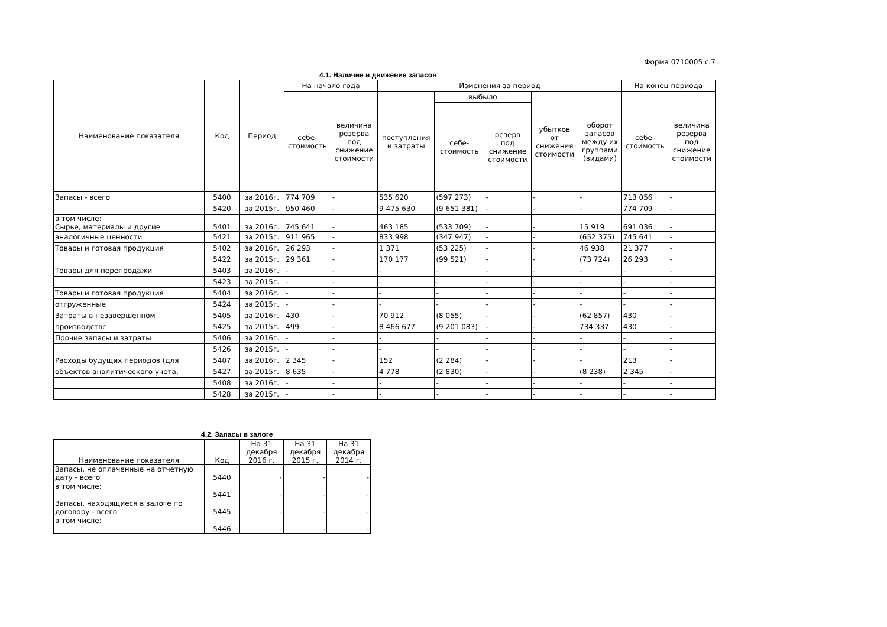Форма 0710005 с.7
4.1. Наличие и движение запасов
| Наименование показателя | Код | Период | На начало года | | Изменения за период | | | | | На конец периода | |
| --- | --- | --- | --- | --- | --- | --- | --- | --- | --- | --- | --- |
| | | | себе- стоимость | величина резерва под снижение стоимости | поступления и затраты | выбыло | | убытков от снижения стоимости | оборот запасов между их группами (видами) | себе- стоимость | величина резерва под снижение стоимости |
| | | | | | | себе- стоимость | резерв под снижение стоимости | | | | |
| Запасы - всего | 5400 | за 2016г. | 774 709 | - | 535 620 | (597 273) | - | - | - | 713 056 | - |
| | 5420 | за 2015г. | 950 460 | - | 9 475 630 | (9 651 381) | - | - | - | 774 709 | - |
| в том числе: Сырье, материалы и другие | 5401 | за 2016г. | 745 641 | - | 463 185 | (533 709) | - | - | 15 919 | 691 036 | - |
| аналогичные ценности | 5421 | за 2015г. | 911 965 | - | 833 998 | (347 947) | - | - | (652 375) | 745 641 | - |
| Товары и готовая продукция | 5402 | за 2016г. | 26 293 | - | 1 371 | (53 225) | - | - | 46 938 | 21 377 | - |
| | 5422 | за 2015г. | 29 361 | - | 170 177 | (99 521) | - | - | (73 724) | 26 293 | - |
| Товары для перепродажи | 5403 | за 2016г. | - | - | - | - | - | - | - | - | - |
| | 5423 | за 2015г. | - | - | - | - | - | - | - | - | - |
| Товары и готовая продукция | 5404 | за 2016г. | - | - | - | - | - | - | - | - | - |
| отгруженные | 5424 | за 2015г. | - | - | - | - | - | - | - | - | - |
| Затраты в незавершенном | 5405 | за 2016г. | 430 | - | 70 912 | (8 055) | - | - | (62 857) | 430 | - |
| производстве | 5425 | за 2015г. | 499 | - | 8 466 677 | (9 201 083) | - | - | 734 337 | 430 | - |
| Прочие запасы и затраты | 5406 | за 2016г. | - | - | - | - | - | - | - | - | - |
| | 5426 | за 2015г. | - | - | - | - | - | - | - | - | - |
| Расходы будущих периодов (для | 5407 | за 2016г. | 2 345 | - | 152 | (2 284) | - | - | - | 213 | - |
| объектов аналитического учета, | 5427 | за 2015г. | 8 635 | - | 4 778 | (2 830) | - | - | (8 238) | 2 345 | - |
| | 5408 | за 2016г. | - | - | - | - | - | - | - | - | - |
| | 5428 | за 2015г. | - | - | - | - | - | - | - | - | - |
4.2. Запасы в залоге
| Наименование показателя | Код | На 31 декабря 2016 г. | На 31 декабря 2015 г. | На 31 декабря 2014 г. |
| Запасы, не оплаченные на отчетную дату - всего | 5440 | - | - | - |
| в том числе: | 5441 | - | - | - |
| Запасы, находящиеся в залоге по договору - всего | 5445 | - | - | - |
| в том числе: | 5446 | - | - | - |